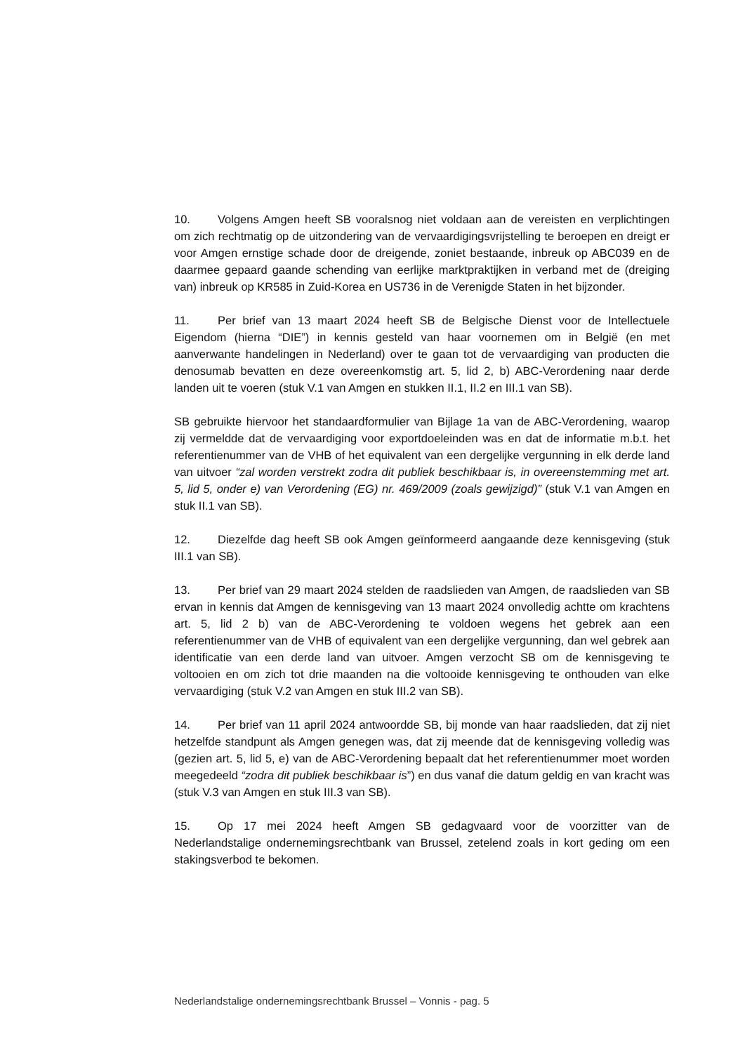10. Volgens Amgen heeft SB vooralsnog niet voldaan aan de vereisten en verplichtingen om zich rechtmatig op de uitzondering van de vervaardigingsvrijstelling te beroepen en dreigt er voor Amgen ernstige schade door de dreigende, zoniet bestaande, inbreuk op ABC039 en de daarmee gepaard gaande schending van eerlijke marktpraktijken in verband met de (dreiging van) inbreuk op KR585 in Zuid-Korea en US736 in de Verenigde Staten in het bijzonder.
11. Per brief van 13 maart 2024 heeft SB de Belgische Dienst voor de Intellectuele Eigendom (hierna “DIE”) in kennis gesteld van haar voornemen om in België (en met aanverwante handelingen in Nederland) over te gaan tot de vervaardiging van producten die denosumab bevatten en deze overeenkomstig art. 5, lid 2, b) ABC-Verordening naar derde landen uit te voeren (stuk V.1 van Amgen en stukken II.1, II.2 en III.1 van SB).
SB gebruikte hiervoor het standaardformulier van Bijlage 1a van de ABC-Verordening, waarop zij vermeldde dat de vervaardiging voor exportdoeleinden was en dat de informatie m.b.t. het referentienummer van de VHB of het equivalent van een dergelijke vergunning in elk derde land van uitvoer “zal worden verstrekt zodra dit publiek beschikbaar is, in overeenstemming met art. 5, lid 5, onder e) van Verordening (EG) nr. 469/2009 (zoals gewijzigd)” (stuk V.1 van Amgen en stuk II.1 van SB).
12. Diezelfde dag heeft SB ook Amgen geïnformeerd aangaande deze kennisgeving (stuk III.1 van SB).
13. Per brief van 29 maart 2024 stelden de raadslieden van Amgen, de raadslieden van SB ervan in kennis dat Amgen de kennisgeving van 13 maart 2024 onvolledig achtte om krachtens art. 5, lid 2 b) van de ABC-Verordening te voldoen wegens het gebrek aan een referentienummer van de VHB of equivalent van een dergelijke vergunning, dan wel gebrek aan identificatie van een derde land van uitvoer. Amgen verzocht SB om de kennisgeving te voltooien en om zich tot drie maanden na die voltooide kennisgeving te onthouden van elke vervaardiging (stuk V.2 van Amgen en stuk III.2 van SB).
14. Per brief van 11 april 2024 antwoordde SB, bij monde van haar raadslieden, dat zij niet hetzelfde standpunt als Amgen genegen was, dat zij meende dat de kennisgeving volledig was (gezien art. 5, lid 5, e) van de ABC-Verordening bepaalt dat het referentienummer moet worden meegedeeld “zodra dit publiek beschikbaar is”) en dus vanaf die datum geldig en van kracht was (stuk V.3 van Amgen en stuk III.3 van SB).
15. Op 17 mei 2024 heeft Amgen SB gedagvaard voor de voorzitter van de Nederlandstalige ondernemingsrechtbank van Brussel, zetelend zoals in kort geding om een stakingsverbod te bekomen.
Nederlandstalige ondernemingsrechtbank Brussel – Vonnis - pag. 5